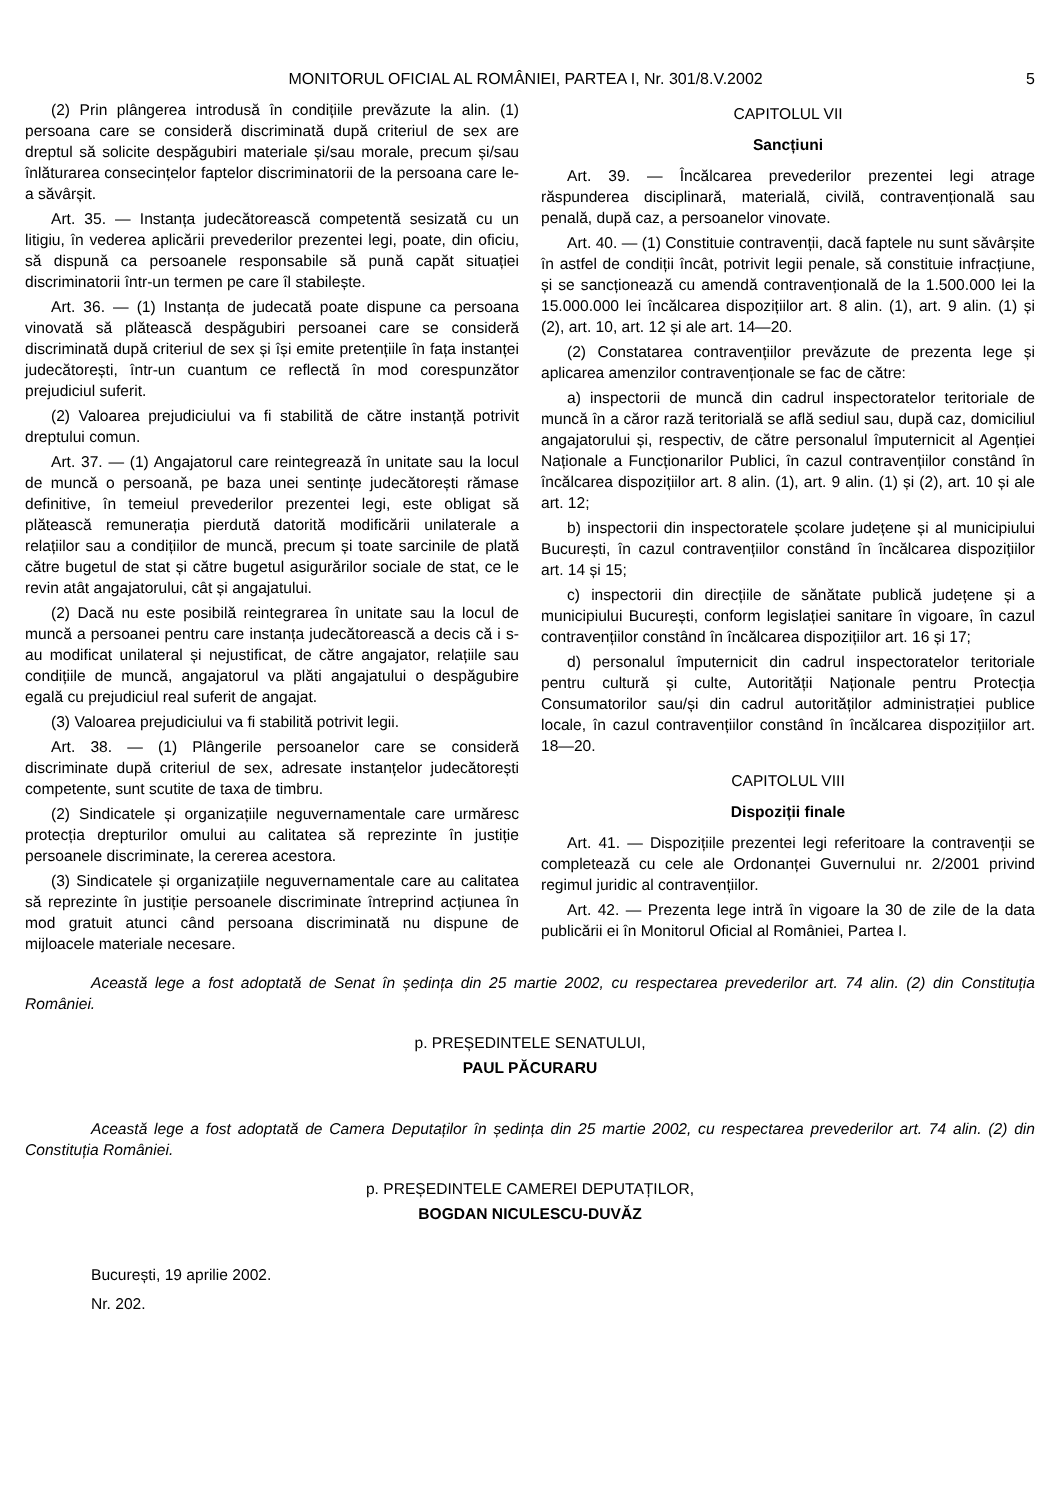MONITORUL OFICIAL AL ROMÂNIEI, PARTEA I, Nr. 301/8.V.2002 5
(2) Prin plângerea introdusă în condițiile prevăzute la alin. (1) persoana care se consideră discriminată după criteriul de sex are dreptul să solicite despăgubiri materiale și/sau morale, precum și/sau înlăturarea consecințelor faptelor discriminatorii de la persoana care le-a săvârșit.
Art. 35. — Instanța judecătorească competentă sesizată cu un litigiu, în vederea aplicării prevederilor prezentei legi, poate, din oficiu, să dispună ca persoanele responsabile să pună capăt situației discriminatorii într-un termen pe care îl stabilește.
Art. 36. — (1) Instanța de judecată poate dispune ca persoana vinovată să plătească despăgubiri persoanei care se consideră discriminată după criteriul de sex și își emite pretențiile în fața instanței judecătorești, într-un cuantum ce reflectă în mod corespunzător prejudiciul suferit.
(2) Valoarea prejudiciului va fi stabilită de către instanță potrivit dreptului comun.
Art. 37. — (1) Angajatorul care reintegrează în unitate sau la locul de muncă o persoană, pe baza unei sentințe judecătorești rămase definitive, în temeiul prevederilor prezentei legi, este obligat să plătească remunerația pierdută datorită modificării unilaterale a relațiilor sau a condițiilor de muncă, precum și toate sarcinile de plată către bugetul de stat și către bugetul asigurărilor sociale de stat, ce le revin atât angajatorului, cât și angajatului.
(2) Dacă nu este posibilă reintegrarea în unitate sau la locul de muncă a persoanei pentru care instanța judecătorească a decis că i s-au modificat unilateral și nejustificat, de către angajator, relațiile sau condițiile de muncă, angajatorul va plăti angajatului o despăgubire egală cu prejudiciul real suferit de angajat.
(3) Valoarea prejudiciului va fi stabilită potrivit legii.
Art. 38. — (1) Plângerile persoanelor care se consideră discriminate după criteriul de sex, adresate instanțelor judecătorești competente, sunt scutite de taxa de timbru.
(2) Sindicatele și organizațiile neguvernamentale care urmăresc protecția drepturilor omului au calitatea să reprezinte în justiție persoanele discriminate, la cererea acestora.
(3) Sindicatele și organizațiile neguvernamentale care au calitatea să reprezinte în justiție persoanele discriminate întreprind acțiunea în mod gratuit atunci când persoana discriminată nu dispune de mijloacele materiale necesare.
CAPITOLUL VII
Sancțiuni
Art. 39. — Încălcarea prevederilor prezentei legi atrage răspunderea disciplinară, materială, civilă, contravențională sau penală, după caz, a persoanelor vinovate.
Art. 40. — (1) Constituie contravenții, dacă faptele nu sunt săvârșite în astfel de condiții încât, potrivit legii penale, să constituie infracțiune, și se sancționează cu amendă contravențională de la 1.500.000 lei la 15.000.000 lei încălcarea dispozițiilor art. 8 alin. (1), art. 9 alin. (1) și (2), art. 10, art. 12 și ale art. 14—20.
(2) Constatarea contravențiilor prevăzute de prezenta lege și aplicarea amenzilor contravenționale se fac de către:
a) inspectorii de muncă din cadrul inspectoratelor teritoriale de muncă în a căror rază teritorială se află sediul sau, după caz, domiciliul angajatorului și, respectiv, de către personalul împuternicit al Agenției Naționale a Funcționarilor Publici, în cazul contravențiilor constând în încălcarea dispozițiilor art. 8 alin. (1), art. 9 alin. (1) și (2), art. 10 și ale art. 12;
b) inspectorii din inspectoratele școlare județene și al municipiului București, în cazul contravențiilor constând în încălcarea dispozițiilor art. 14 și 15;
c) inspectorii din direcțiile de sănătate publică județene și a municipiului București, conform legislației sanitare în vigoare, în cazul contravențiilor constând în încălcarea dispozițiilor art. 16 și 17;
d) personalul împuternicit din cadrul inspectoratelor teritoriale pentru cultură și culte, Autorității Naționale pentru Protecția Consumatorilor sau/și din cadrul autorităților administrației publice locale, în cazul contravențiilor constând în încălcarea dispozițiilor art. 18—20.
CAPITOLUL VIII
Dispoziții finale
Art. 41. — Dispozițiile prezentei legi referitoare la contravenții se completează cu cele ale Ordonanței Guvernului nr. 2/2001 privind regimul juridic al contravențiilor.
Art. 42. — Prezenta lege intră în vigoare la 30 de zile de la data publicării ei în Monitorul Oficial al României, Partea I.
Această lege a fost adoptată de Senat în ședința din 25 martie 2002, cu respectarea prevederilor art. 74 alin. (2) din Constituția României.
p. PREȘEDINTELE SENATULUI,
PAUL PĂCURARU
Această lege a fost adoptată de Camera Deputaților în ședința din 25 martie 2002, cu respectarea prevederilor art. 74 alin. (2) din Constituția României.
p. PREȘEDINTELE CAMEREI DEPUTAȚILOR,
BOGDAN NICULESCU-DUVĂZ
București, 19 aprilie 2002.
Nr. 202.